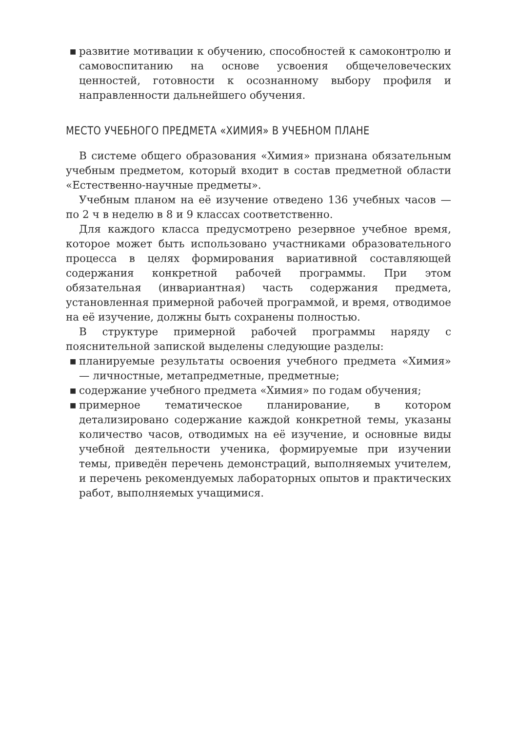■ развитие мотивации к обучению, способностей к самоконтролю и самовоспитанию на основе усвоения общечеловеческих ценностей, готовности к осознанному выбору профиля и направленности дальнейшего обучения.
МЕСТО УЧЕБНОГО ПРЕДМЕТА «ХИМИЯ» В УЧЕБНОМ ПЛАНЕ
В системе общего образования «Химия» признана обязательным учебным предметом, который входит в состав предметной области «Естественно-научные предметы».
Учебным планом на её изучение отведено 136 учебных часов — по 2 ч в неделю в 8 и 9 классах соответственно.
Для каждого класса предусмотрено резервное учебное время, которое может быть использовано участниками образовательного процесса в целях формирования вариативной составляющей содержания конкретной рабочей программы. При этом обязательная (инвариантная) часть содержания предмета, установленная примерной рабочей программой, и время, отводимое на её изучение, должны быть сохранены полностью.
В структуре примерной рабочей программы наряду с пояснительной запиской выделены следующие разделы:
■ планируемые результаты освоения учебного предмета «Химия» — личностные, метапредметные, предметные;
■ содержание учебного предмета «Химия» по годам обучения;
■ примерное тематическое планирование, в котором детализировано содержание каждой конкретной темы, указаны количество часов, отводимых на её изучение, и основные виды учебной деятельности ученика, формируемые при изучении темы, приведён перечень демонстраций, выполняемых учителем, и перечень рекомендуемых лабораторных опытов и практических работ, выполняемых учащимися.